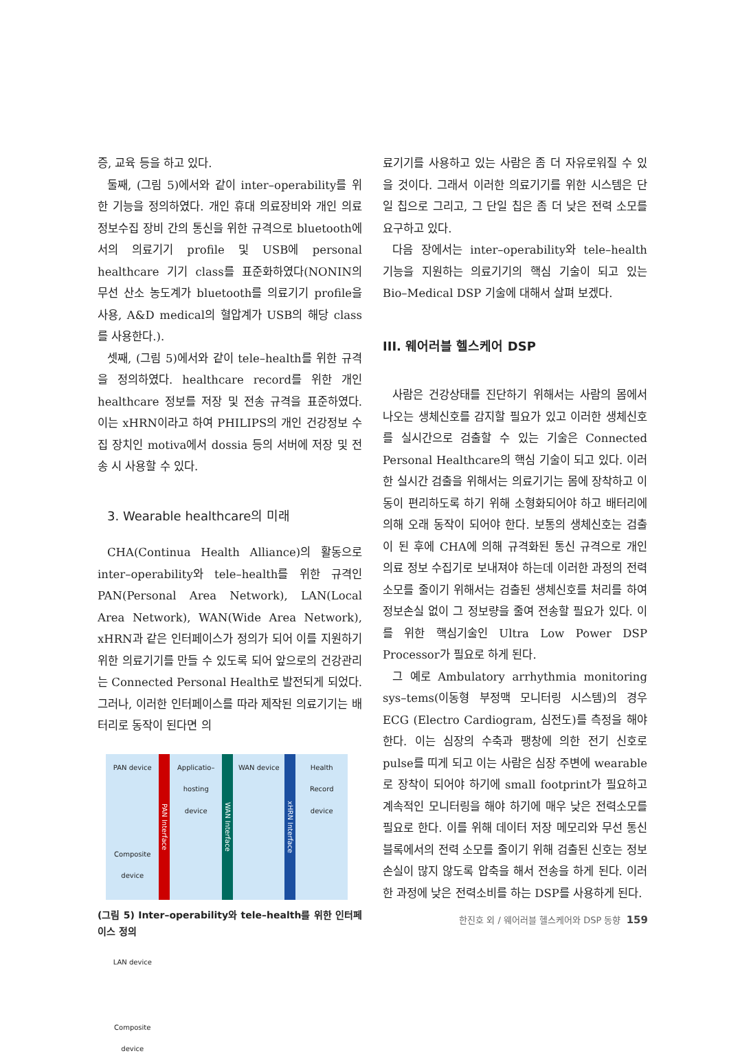증, 교육 등을 하고 있다.
둘째, (그림 5)에서와 같이 inter–operability를 위한 기능을 정의하였다. 개인 휴대 의료장비와 개인 의료 정보수집 장비 간의 통신을 위한 규격으로 bluetooth에서의 의료기기 profile 및 USB에 personal healthcare 기기 class를 표준화하였다(NONIN의 무선 산소 농도계가 bluetooth를 의료기기 profile을 사용, A&D medical의 혈압계가 USB의 해당 class를 사용한다.).
셋째, (그림 5)에서와 같이 tele–health를 위한 규격을 정의하였다. healthcare record를 위한 개인 healthcare 정보를 저장 및 전송 규격을 표준하였다. 이는 xHRN이라고 하여 PHILIPS의 개인 건강정보 수집 장치인 motiva에서 dossia 등의 서버에 저장 및 전송 시 사용할 수 있다.
3. Wearable healthcare의 미래
CHA(Continua Health Alliance)의 활동으로 inter–operability와 tele–health를 위한 규격인 PAN(Personal Area Network), LAN(Local Area Network), WAN(Wide Area Network), xHRN과 같은 인터페이스가 정의가 되어 이를 지원하기 위한 의료기기를 만들 수 있도록 되어 앞으로의 건강관리는 Connected Personal Health로 발전되게 되었다. 그러나, 이러한 인터페이스를 따라 제작된 의료기기는 배터리로 동작이 된다면 의
PAN device
Composite device
LAN device
Composite device
PAN Interface
Applicatio–hosting device
WAN Interface
WAN device
xHRN Interface
Health Record device
(그림 5) Inter–operability와 tele–health를 위한 인터페이스 정의
료기기를 사용하고 있는 사람은 좀 더 자유로워질 수 있을 것이다. 그래서 이러한 의료기기를 위한 시스템은 단일 칩으로 그리고, 그 단일 칩은 좀 더 낮은 전력 소모를 요구하고 있다.
다음 장에서는 inter–operability와 tele–health 기능을 지원하는 의료기기의 핵심 기술이 되고 있는 Bio–Medical DSP 기술에 대해서 살펴 보겠다.
III. 웨어러블 헬스케어 DSP
사람은 건강상태를 진단하기 위해서는 사람의 몸에서 나오는 생체신호를 감지할 필요가 있고 이러한 생체신호를 실시간으로 검출할 수 있는 기술은 Connected Personal Healthcare의 핵심 기술이 되고 있다. 이러한 실시간 검출을 위해서는 의료기기는 몸에 장착하고 이동이 편리하도록 하기 위해 소형화되어야 하고 배터리에 의해 오래 동작이 되어야 한다. 보통의 생체신호는 검출이 된 후에 CHA에 의해 규격화된 통신 규격으로 개인 의료 정보 수집기로 보내져야 하는데 이러한 과정의 전력 소모를 줄이기 위해서는 검출된 생체신호를 처리를 하여 정보손실 없이 그 정보량을 줄여 전송할 필요가 있다. 이를 위한 핵심기술인 Ultra Low Power DSP Processor가 필요로 하게 된다.
그 예로 Ambulatory arrhythmia monitoring sys–tems(이동형 부정맥 모니터링 시스템)의 경우 ECG (Electro Cardiogram, 심전도)를 측정을 해야 한다. 이는 심장의 수축과 팽창에 의한 전기 신호로 pulse를 띠게 되고 이는 사람은 심장 주변에 wearable로 장착이 되어야 하기에 small footprint가 필요하고 계속적인 모니터링을 해야 하기에 매우 낮은 전력소모를 필요로 한다. 이를 위해 데이터 저장 메모리와 무선 통신 블록에서의 전력 소모를 줄이기 위해 검출된 신호는 정보손실이 많지 않도록 압축을 해서 전송을 하게 된다. 이러한 과정에 낮은 전력소비를 하는 DSP를 사용하게 된다.
한진호 외 / 웨어러블 헬스케어와 DSP 동향 159